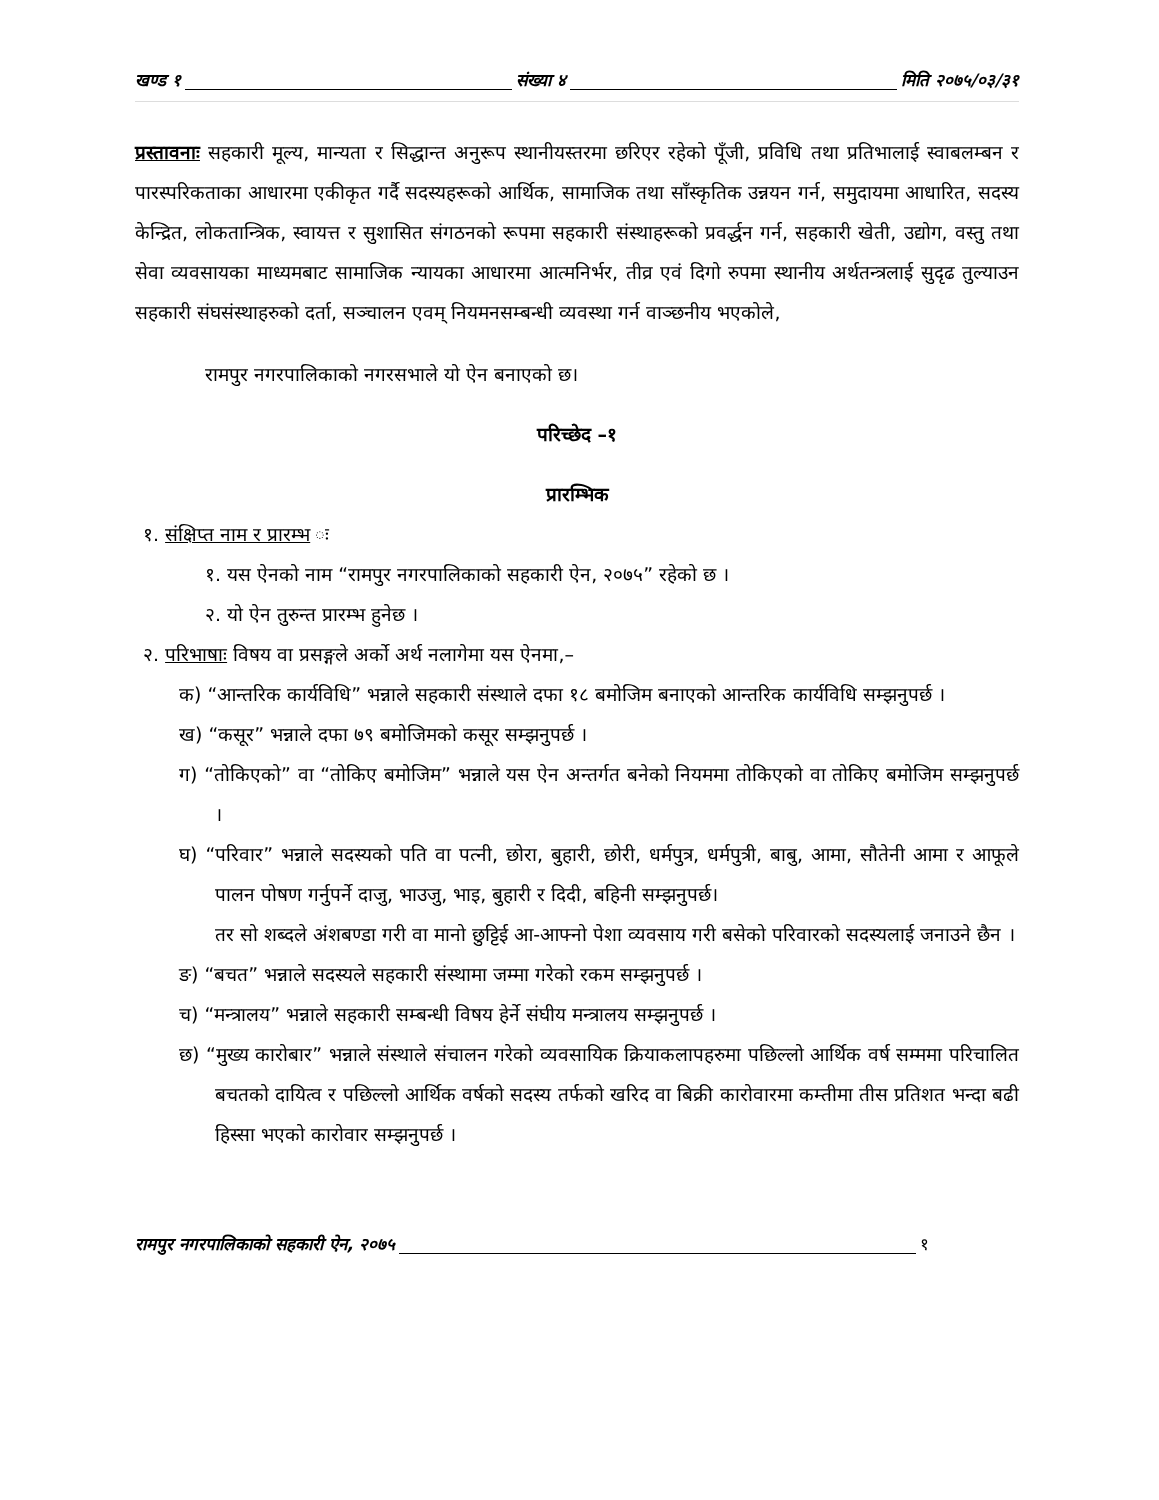खण्ड १ संख्या ४ मिति २०७५/०३/३१
प्रस्तावनाः सहकारी मूल्य, मान्यता र सिद्धान्त अनुरूप स्थानीयस्तरमा छरिएर रहेको पूँजी, प्रविधि तथा प्रतिभालाई स्वाबलम्बन र पारस्परिकताका आधारमा एकीकृत गर्दै सदस्यहरूको आर्थिक, सामाजिक तथा साँस्कृतिक उन्नयन गर्न, समुदायमा आधारित, सदस्य केन्द्रित, लोकतान्त्रिक, स्वायत्त र सुशासित संगठनको रूपमा सहकारी संस्थाहरूको प्रवर्द्धन गर्न, सहकारी खेती, उद्योग, वस्तु तथा सेवा व्यवसायका माध्यमबाट सामाजिक न्यायका आधारमा आत्मनिर्भर, तीव्र एवं दिगो रुपमा स्थानीय अर्थतन्त्रलाई सुदृढ तुल्याउन सहकारी संघसंस्थाहरुको दर्ता, सञ्चालन एवम् नियमनसम्बन्धी व्यवस्था गर्न वाञ्छनीय भएकोले,
रामपुर नगरपालिकाको नगरसभाले यो ऐन बनाएको छ।
परिच्छेद –१
प्रारम्भिक
१. संक्षिप्त नाम र प्रारम्भ ः
१. यस ऐनको नाम “रामपुर नगरपालिकाको सहकारी ऐन, २०७५” रहेको छ ।
२. यो ऐन तुरुन्त प्रारम्भ हुनेछ ।
२. परिभाषाः विषय वा प्रसङ्गले अर्को अर्थ नलागेमा यस ऐनमा,–
क) “आन्तरिक कार्यविधि” भन्नाले सहकारी संस्थाले दफा १८ बमोजिम बनाएको आन्तरिक कार्यविधि सम्झनुपर्छ ।
ख) “कसूर” भन्नाले दफा ७९ बमोजिमको कसूर सम्झनुपर्छ ।
ग) “तोकिएको” वा “तोकिए बमोजिम” भन्नाले यस ऐन अन्तर्गत बनेको नियममा तोकिएको वा तोकिए बमोजिम सम्झनुपर्छ ।
घ) “परिवार” भन्नाले सदस्यको पति वा पत्नी, छोरा, बुहारी, छोरी, धर्मपुत्र, धर्मपुत्री, बाबु, आमा, सौतेनी आमा र आफूले पालन पोषण गर्नुपर्ने दाजु, भाउजु, भाइ, बुहारी र दिदी, बहिनी सम्झनुपर्छ।
तर सो शब्दले अंशबण्डा गरी वा मानो छुट्टिई आ-आफ्नो पेशा व्यवसाय गरी बसेको परिवारको सदस्यलाई जनाउने छैन ।
ङ) “बचत” भन्नाले सदस्यले सहकारी संस्थामा जम्मा गरेको रकम सम्झनुपर्छ ।
च) “मन्त्रालय” भन्नाले सहकारी सम्बन्धी विषय हेर्ने संघीय मन्त्रालय सम्झनुपर्छ ।
छ) “मुख्य कारोबार” भन्नाले संस्थाले संचालन गरेको व्यवसायिक क्रियाकलापहरुमा पछिल्लो आर्थिक वर्ष सम्ममा परिचालित बचतको दायित्व र पछिल्लो आर्थिक वर्षको सदस्य तर्फको खरिद वा बिक्री कारोवारमा कम्तीमा तीस प्रतिशत भन्दा बढी हिस्सा भएको कारोवार सम्झनुपर्छ ।
रामपुर नगरपालिकाको सहकारी ऐन, २०७५ १